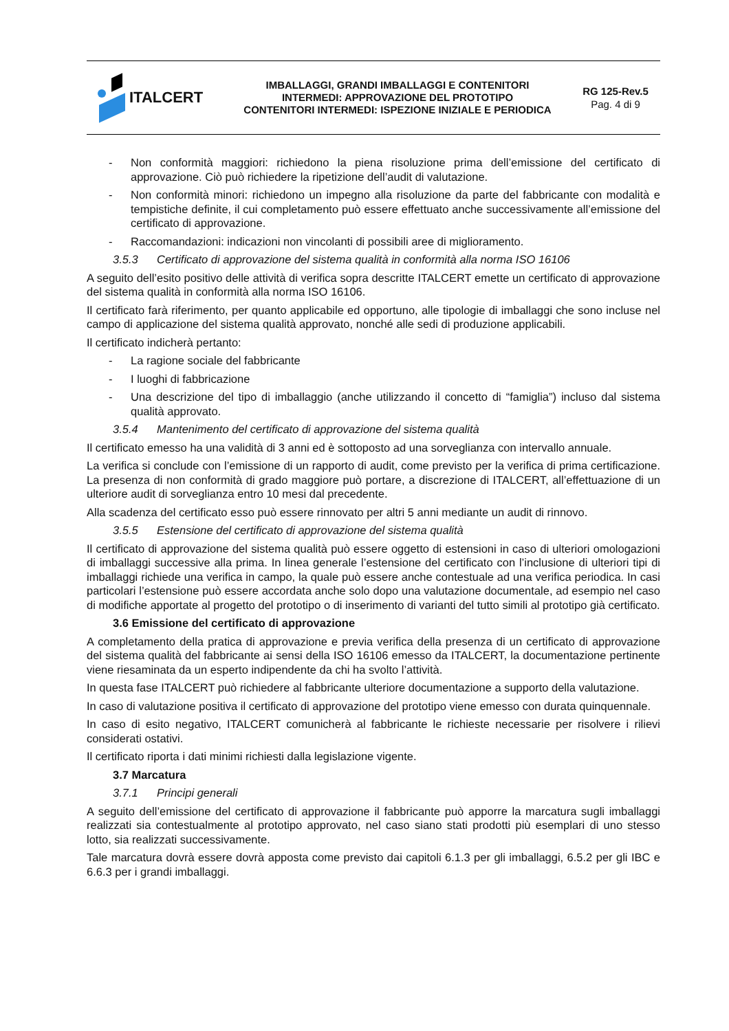ITALCERT
IMBALLAGGI, GRANDI IMBALLAGGI E CONTENITORI
INTERMEDI: APPROVAZIONE DEL PROTOTIPO
CONTENITORI INTERMEDI: ISPEZIONE INIZIALE E PERIODICA
RG 125-Rev.5
Pag. 4 di 9
- Non conformità maggiori: richiedono la piena risoluzione prima dell’emissione del certificato di approvazione. Ciò può richiedere la ripetizione dell’audit di valutazione.
- Non conformità minori: richiedono un impegno alla risoluzione da parte del fabbricante con modalità e tempistiche definite, il cui completamento può essere effettuato anche successivamente all’emissione del certificato di approvazione.
- Raccomandazioni: indicazioni non vincolanti di possibili aree di miglioramento.
3.5.3 Certificato di approvazione del sistema qualità in conformità alla norma ISO 16106
A seguito dell’esito positivo delle attività di verifica sopra descritte ITALCERT emette un certificato di approvazione del sistema qualità in conformità alla norma ISO 16106.
Il certificato farà riferimento, per quanto applicabile ed opportuno, alle tipologie di imballaggi che sono incluse nel campo di applicazione del sistema qualità approvato, nonché alle sedi di produzione applicabili.
Il certificato indicherà pertanto:
- La ragione sociale del fabbricante
- I luoghi di fabbricazione
- Una descrizione del tipo di imballaggio (anche utilizzando il concetto di “famiglia”) incluso dal sistema qualità approvato.
3.5.4 Mantenimento del certificato di approvazione del sistema qualità
Il certificato emesso ha una validità di 3 anni ed è sottoposto ad una sorveglianza con intervallo annuale.
La verifica si conclude con l’emissione di un rapporto di audit, come previsto per la verifica di prima certificazione. La presenza di non conformità di grado maggiore può portare, a discrezione di ITALCERT, all’effettuazione di un ulteriore audit di sorveglianza entro 10 mesi dal precedente.
Alla scadenza del certificato esso può essere rinnovato per altri 5 anni mediante un audit di rinnovo.
3.5.5 Estensione del certificato di approvazione del sistema qualità
Il certificato di approvazione del sistema qualità può essere oggetto di estensioni in caso di ulteriori omologazioni di imballaggi successive alla prima. In linea generale l’estensione del certificato con l’inclusione di ulteriori tipi di imballaggi richiede una verifica in campo, la quale può essere anche contestuale ad una verifica periodica. In casi particolari l’estensione può essere accordata anche solo dopo una valutazione documentale, ad esempio nel caso di modifiche apportate al progetto del prototipo o di inserimento di varianti del tutto simili al prototipo già certificato.
3.6 Emissione del certificato di approvazione
A completamento della pratica di approvazione e previa verifica della presenza di un certificato di approvazione del sistema qualità del fabbricante ai sensi della ISO 16106 emesso da ITALCERT, la documentazione pertinente viene riesaminata da un esperto indipendente da chi ha svolto l’attività.
In questa fase ITALCERT può richiedere al fabbricante ulteriore documentazione a supporto della valutazione.
In caso di valutazione positiva il certificato di approvazione del prototipo viene emesso con durata quinquennale.
In caso di esito negativo, ITALCERT comunicherà al fabbricante le richieste necessarie per risolvere i rilievi considerati ostativi.
Il certificato riporta i dati minimi richiesti dalla legislazione vigente.
3.7 Marcatura
3.7.1 Principi generali
A seguito dell’emissione del certificato di approvazione il fabbricante può apporre la marcatura sugli imballaggi realizzati sia contestualmente al prototipo approvato, nel caso siano stati prodotti più esemplari di uno stesso lotto, sia realizzati successivamente.
Tale marcatura dovrà essere dovrà apposta come previsto dai capitoli 6.1.3 per gli imballaggi, 6.5.2 per gli IBC e 6.6.3 per i grandi imballaggi.